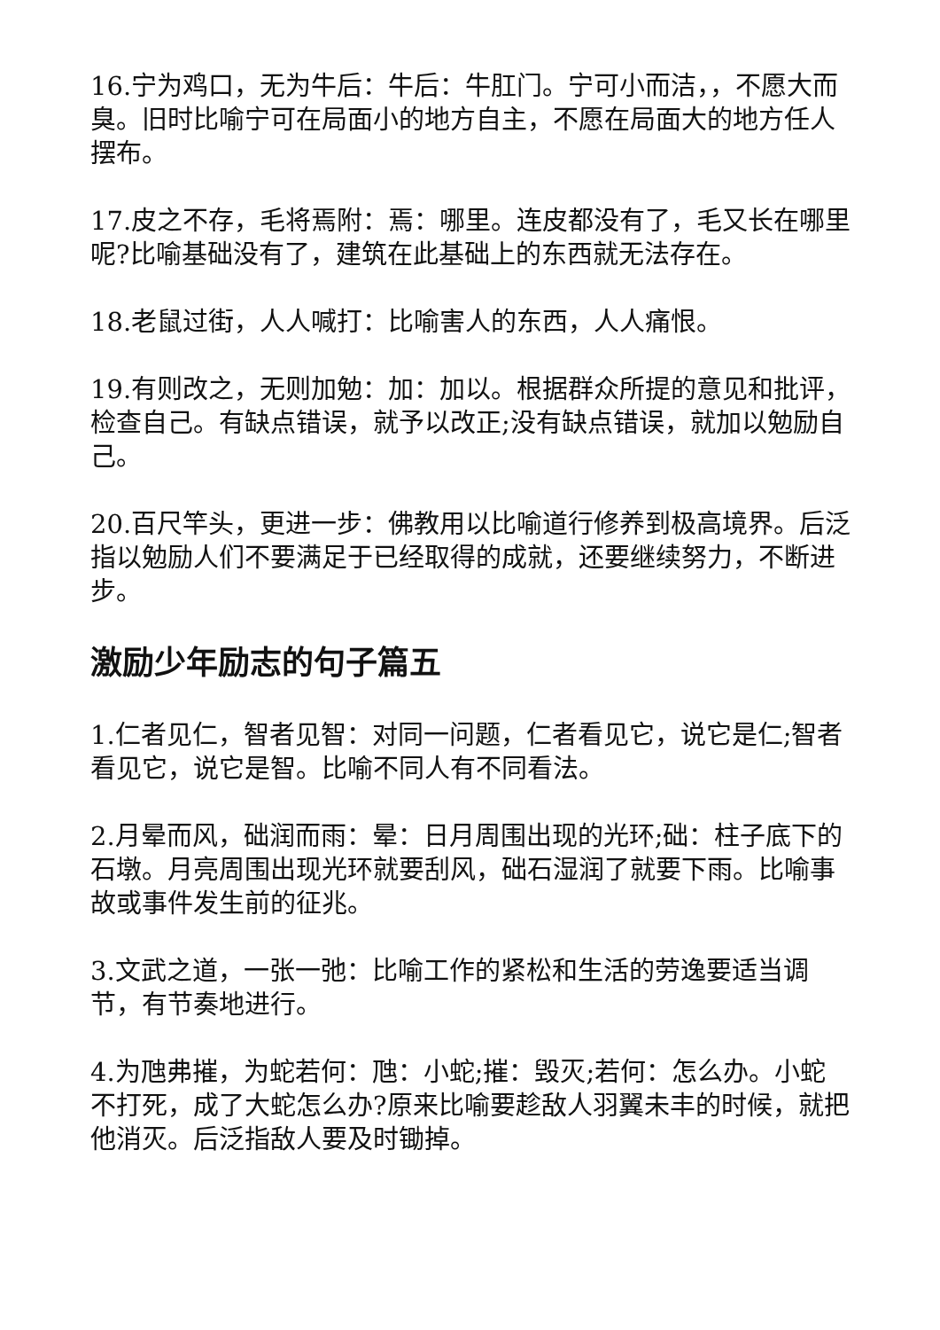16.宁为鸡口，无为牛后：牛后：牛肛门。宁可小而洁，，不愿大而臭。旧时比喻宁可在局面小的地方自主，不愿在局面大的地方任人摆布。
17.皮之不存，毛将焉附：焉：哪里。连皮都没有了，毛又长在哪里呢?比喻基础没有了，建筑在此基础上的东西就无法存在。
18.老鼠过街，人人喊打：比喻害人的东西，人人痛恨。
19.有则改之，无则加勉：加：加以。根据群众所提的意见和批评，检查自己。有缺点错误，就予以改正;没有缺点错误，就加以勉励自己。
20.百尺竿头，更进一步：佛教用以比喻道行修养到极高境界。后泛指以勉励人们不要满足于已经取得的成就，还要继续努力，不断进步。
激励少年励志的句子篇五
1.仁者见仁，智者见智：对同一问题，仁者看见它，说它是仁;智者看见它，说它是智。比喻不同人有不同看法。
2.月晕而风，础润而雨：晕：日月周围出现的光环;础：柱子底下的石墩。月亮周围出现光环就要刮风，础石湿润了就要下雨。比喻事故或事件发生前的征兆。
3.文武之道，一张一弛：比喻工作的紧松和生活的劳逸要适当调节，有节奏地进行。
4.为虺弗摧，为蛇若何：虺：小蛇;摧：毁灭;若何：怎么办。小蛇不打死，成了大蛇怎么办?原来比喻要趁敌人羽翼未丰的时候，就把他消灭。后泛指敌人要及时锄掉。